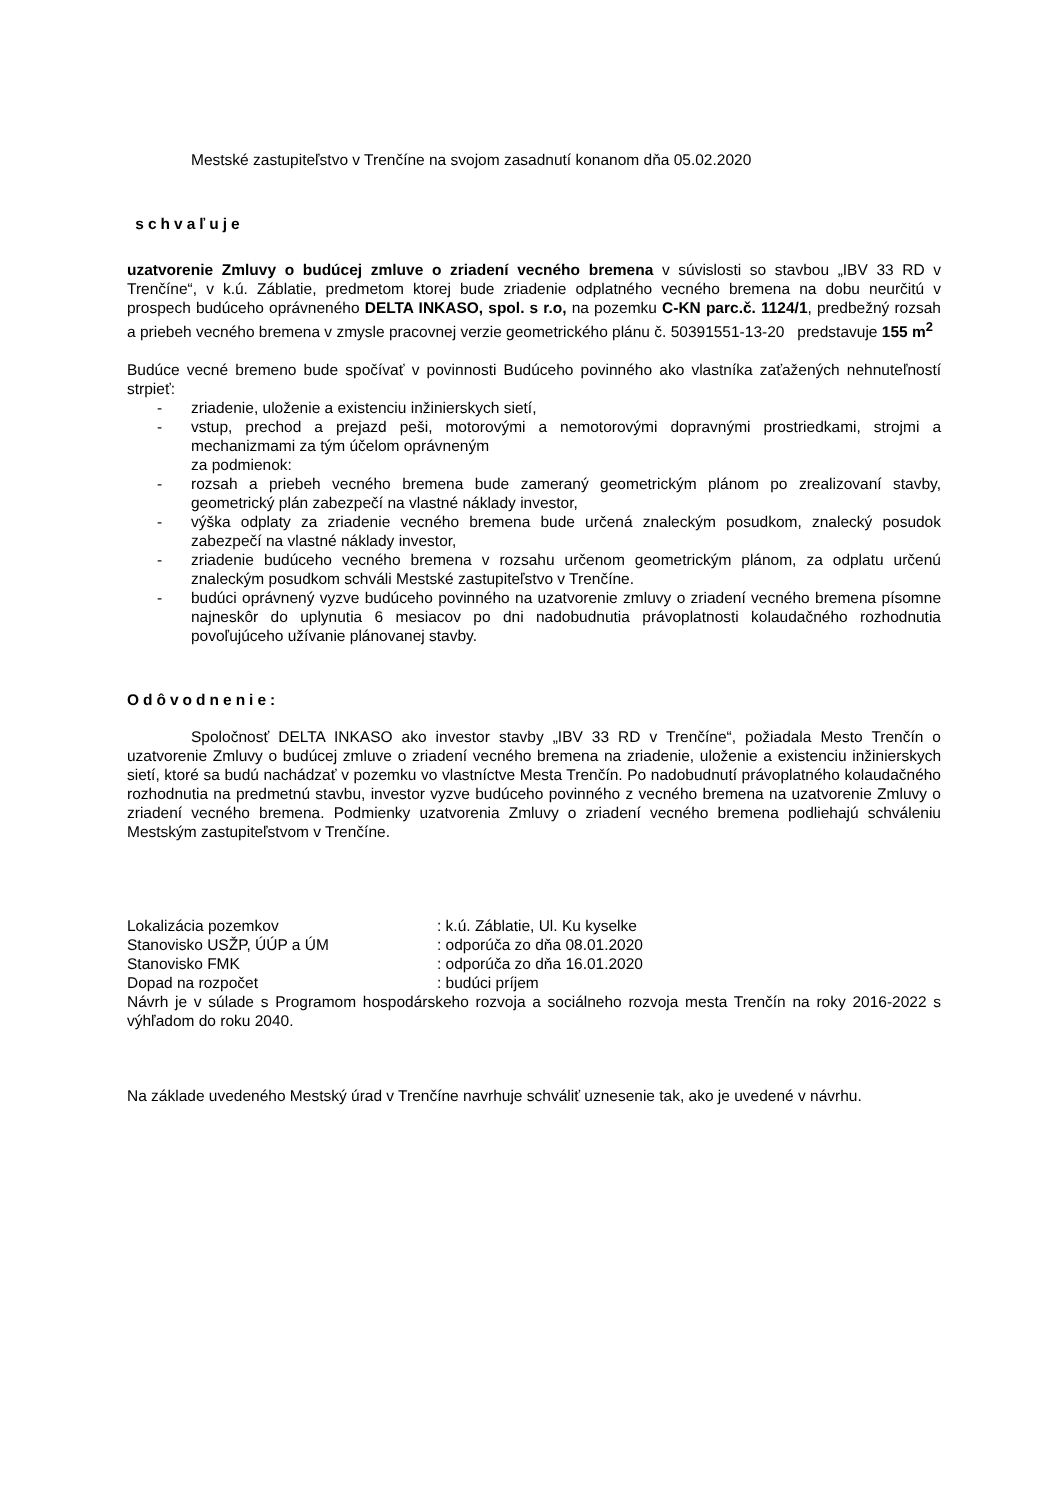Mestské zastupiteľstvo v Trenčíne na svojom zasadnutí konanom dňa 05.02.2020
schvaľuje
uzatvorenie Zmluvy o budúcej zmluve o zriadení vecného bremena v súvislosti so stavbou „IBV 33 RD v Trenčíne“, v k.ú. Záblatie, predmetom ktorej bude zriadenie odplatného vecného bremena na dobu neurčitú v prospech budúceho oprávneného DELTA INKASO, spol. s r.o, na pozemku C-KN parc.č. 1124/1, predbežný rozsah a priebeh vecného bremena v zmysle pracovnej verzie geometrického plánu č. 50391551-13-20 predstavuje 155 m<sup>2</sup>
Budúce vecné bremeno bude spočívať v povinnosti Budúceho povinného ako vlastníka zaťažených nehnuteľností strpieť:
- zriadenie, uloženie a existenciu inžinierskych sietí,
- vstup, prechod a prejazd peši, motorovými a nemotorovými dopravnými prostriedkami, strojmi a mechanizmami za tým účelom oprávneným
za podmienok:
- rozsah a priebeh vecného bremena bude zameraný geometrickým plánom po zrealizovaní stavby, geometrický plán zabezpečí na vlastné náklady investor,
- výška odplaty za zriadenie vecného bremena bude určená znaleckým posudkom, znalecký posudok zabezpečí na vlastné náklady investor,
- zriadenie budúceho vecného bremena v rozsahu určenom geometrickým plánom, za odplatu určenú znaleckým posudkom schváli Mestské zastupiteľstvo v Trenčíne.
- budúci oprávnený vyzve budúceho povinného na uzatvorenie zmluvy o zriadení vecného bremena písomne najneskôr do uplynutia 6 mesiacov po dni nadobudnutia právoplatnosti kolaudačného rozhodnutia povoľujúceho užívanie plánovanej stavby.
Odôvodnenie:
Spoločnosť DELTA INKASO ako investor stavby „IBV 33 RD v Trenčíne“, požiadala Mesto Trenčín o uzatvorenie Zmluvy o budúcej zmluve o zriadení vecného bremena na zriadenie, uloženie a existenciu inžinierskych sietí, ktoré sa budú nachádzať v pozemku vo vlastníctve Mesta Trenčín. Po nadobudnutí právoplatného kolaudačného rozhodnutia na predmetnú stavbu, investor vyzve budúceho povinného z vecného bremena na uzatvorenie Zmluvy o zriadení vecného bremena. Podmienky uzatvorenia Zmluvy o zriadení vecného bremena podliehajú schváleniu Mestským zastupiteľstvom v Trenčíne.
Lokalizácia pozemkov : k.ú. Záblatie, Ul. Ku kyselke
Stanovisko USŽP, ÚÚP a ÚM : odporúča zo dňa 08.01.2020
Stanovisko FMK : odporúča zo dňa 16.01.2020
Dopad na rozpočet : budúci príjem
Návrh je v súlade s Programom hospodárskeho rozvoja a sociálneho rozvoja mesta Trenčín na roky 2016-2022 s výhľadom do roku 2040.
Na základe uvedeného Mestský úrad v Trenčíne navrhuje schváliť uznesenie tak, ako je uvedené v návrhu.